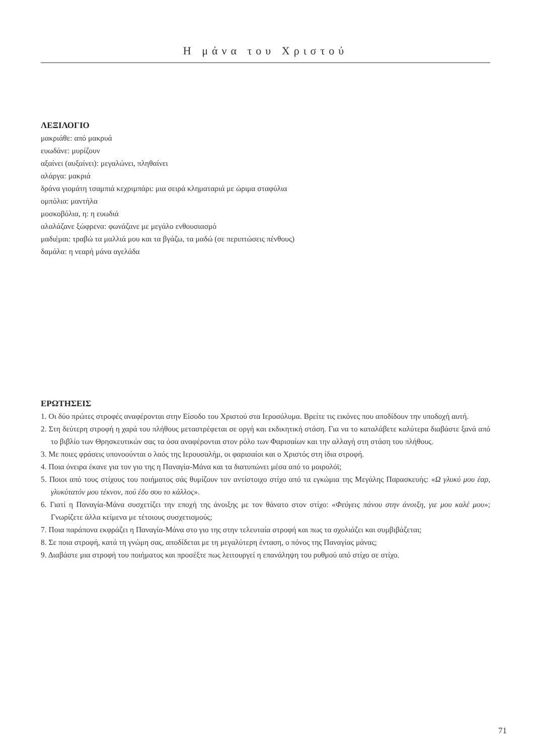Η μάνα του Χριστού
ΛΕΞΙΛΟΓΙΟ
μακριάθε: από μακρυά
ευωδάνε: μυρίζουν
αξαίνει (αυξαίνει): μεγαλώνει, πληθαίνει
αλάργα: μακριά
δράνα γιομάτη τσαμπιά κεχριμπάρι: μια σειρά κληματαριά με ώριμα σταφύλια
ομπόλια: μαντήλα
μοσκοβόλια, η: η ευωδιά
αλαλάζανε ξώφρενα: φωνάζανε με μεγάλο ενθουσιασμό
μαδιέμαι: τραβώ τα μαλλιά μου και τα βγάζω, τα μαδώ (σε περιπτώσεις πένθους)
δαμάλα: η νεαρή μάνα αγελάδα
ΕΡΩΤΗΣΕΙΣ
1. Οι δύο πρώτες στροφές αναφέρονται στην Είσοδο του Χριστού στα Ιεροσόλυμα. Βρείτε τις εικόνες που αποδίδουν την υποδοχή αυτή.
2. Στη δεύτερη στροφή η χαρά του πλήθους μεταστρέφεται σε οργή και εκδικητική στάση. Για να το καταλάβετε καλύτερα διαβάστε ξανά από το βιβλίο των Θρησκευτικών σας τα όσα αναφέρονται στον ρόλο των Φαρισαίων και την αλλαγή στη στάση του πλήθους.
3. Με ποιες φράσεις υπονοούνται ο λαός της Ιερουσαλήμ, οι φαρισαίοι και ο Χριστός στη ίδια στροφή.
4. Ποια όνειρα έκανε για τον γιο της η Παναγία-Μάνα και τα διατυπώνει μέσα από το μοιρολόϊ;
5. Ποιοι από τους στίχους του ποιήματος σάς θυμίζουν τον αντίστοιχο στίχο από τα εγκώμια της Μεγάλης Παρασκευής: «Ω γλυκύ μου έαρ, γλυκύτατόν μου τέκνον, πού έδυ σου το κάλλος».
6. Γιατί η Παναγία-Μάνα συσχετίζει την εποχή της άνοιξης με τον θάνατο στον στίχο: «Φεύγεις πάνου στην άνοιξη, γιε μου καλέ μου»; Γνωρίζετε άλλα κείμενα με τέτοιους συσχετισμούς;
7. Ποια παράπονα εκφράζει η Παναγία-Μάνα στο γιο της στην τελευταία στροφή και πως τα σχολιάζει και συμβιβάζεται;
8. Σε ποια στροφή, κατά τη γνώμη σας, αποδίδεται με τη μεγαλύτερη ένταση, ο πόνος της Παναγίας μάνας;
9. Διαβάστε μια στροφή του ποιήματος και προσέξτε πως λειτουργεί η επανάληψη του ρυθμού από στίχο σε στίχο.
71